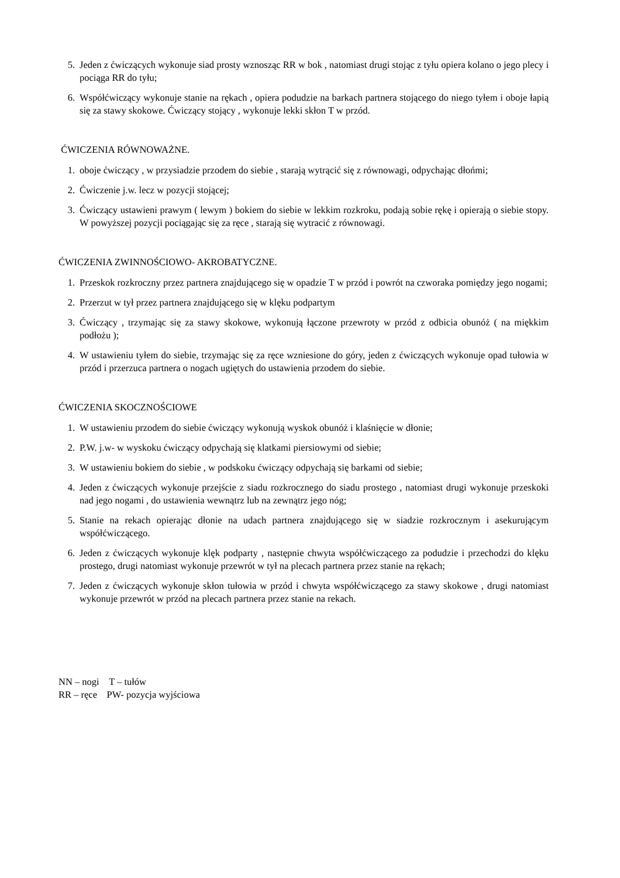5. Jeden z ćwiczących wykonuje siad prosty wznosząc RR w bok , natomiast drugi stojąc z tyłu opiera kolano o jego plecy i pociąga RR do tyłu;
6. Współćwiczący wykonuje stanie na rękach , opiera podudzie na barkach partnera stojącego do niego tyłem i oboje łapią się za stawy skokowe. Ćwiczący stojący , wykonuje lekki skłon T w przód.
ĆWICZENIA RÓWNOWAŻNE.
1. oboje ćwiczący , w przysiadzie przodem do siebie , starają wytrącić się z równowagi, odpychając dłońmi;
2. Ćwiczenie j.w. lecz w pozycji stojącej;
3. Ćwiczący ustawieni prawym ( lewym ) bokiem do siebie w lekkim rozkroku, podają sobie rękę i opierają o siebie stopy. W powyższej pozycji pociągając się za ręce , starają się wytracić z równowagi.
ĆWICZENIA ZWINNOŚCIOWO- AKROBATYCZNE.
1. Przeskok rozkroczny przez partnera znajdującego się w opadzie T w przód i powrót na czworaka pomiędzy jego nogami;
2. Przerzut w tył przez partnera znajdującego się w klęku podpartym
3. Ćwiczący , trzymając się za stawy skokowe, wykonują łączone przewroty w przód z odbicia obunóż ( na miękkim podłożu );
4. W ustawieniu tyłem do siebie, trzymając się za ręce wzniesione do góry, jeden z ćwiczących wykonuje opad tułowia w przód i przerzuca partnera o nogach ugiętych do ustawienia przodem do siebie.
ĆWICZENIA SKOCZNOŚCIOWE
1. W ustawieniu przodem do siebie ćwiczący wykonują wyskok obunóż i klaśnięcie w dłonie;
2. P.W. j.w- w wyskoku ćwiczący odpychają się klatkami piersiowymi od siebie;
3. W ustawieniu bokiem do siebie , w podskoku ćwiczący odpychają się barkami od siebie;
4. Jeden z ćwiczących wykonuje przejście z siadu rozkrocznego do siadu prostego , natomiast drugi wykonuje przeskoki nad jego nogami , do ustawienia wewnątrz lub na zewnątrz jego nóg;
5. Stanie na rekach opierając dłonie na udach partnera znajdującego się w siadzie rozkrocznym i asekurującym współćwiczącego.
6. Jeden z ćwiczących wykonuje klęk podparty , następnie chwyta współćwiczącego za podudzie i przechodzi do klęku prostego, drugi natomiast wykonuje przewrót w tył na plecach partnera przez stanie na rękach;
7. Jeden z ćwiczących wykonuje skłon tułowia w przód i chwyta współćwiczącego za stawy skokowe , drugi natomiast wykonuje przewrót w przód na plecach partnera przez stanie na rekach.
NN – nogi T – tułów
RR – ręce PW- pozycja wyjściowa